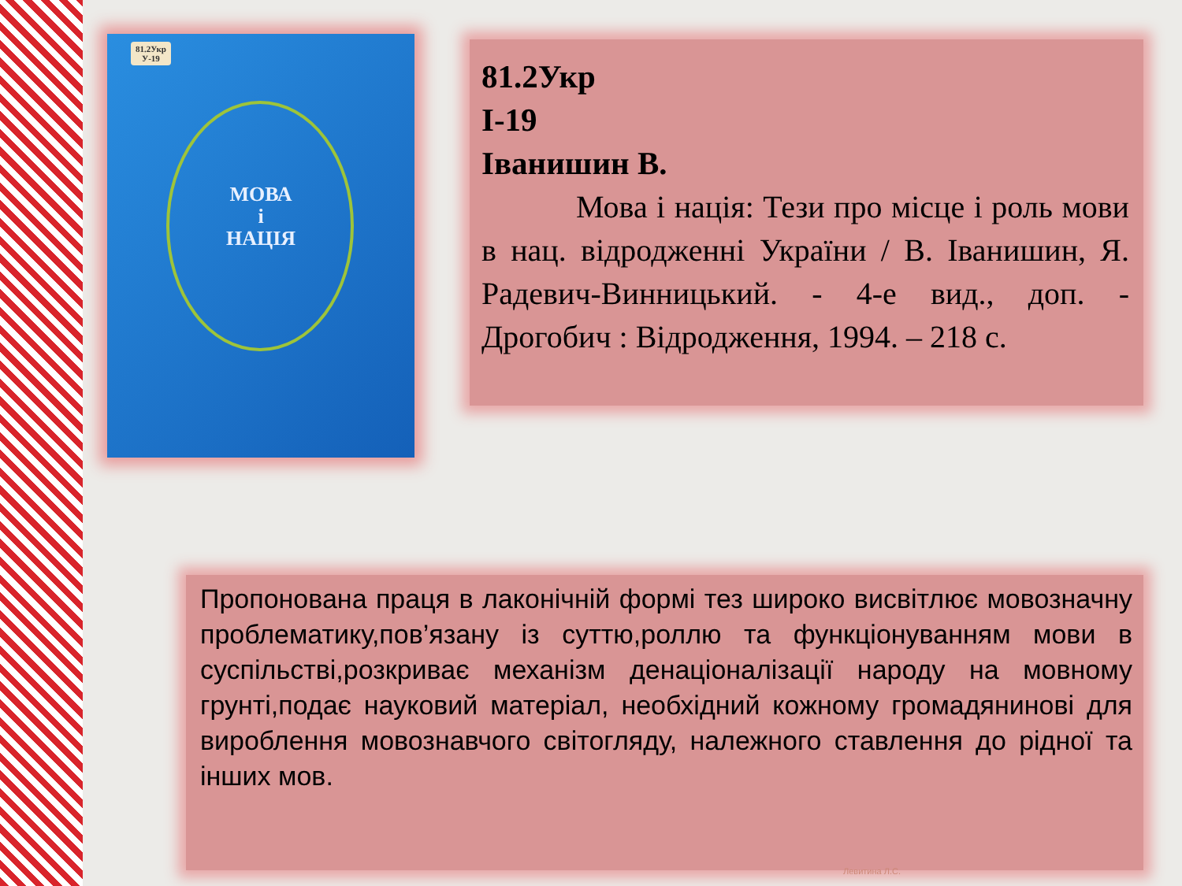81.2Укр
У-19
МОВА
і
НАЦІЯ
81.2Укр
І-19
Іванишин В.
   Мова і нація: Тези про місце і роль мови в нац. відродженні України / В. Іванишин, Я. Радевич-Винницький. - 4-е вид., доп. - Дрогобич : Відродження, 1994. – 218 с.
Пропонована праця в лаконічній формі тез широко висвітлює мовозначну проблематику,пов’язану із суттю,роллю та функціонуванням мови в суспільстві,розкриває механізм денаціоналізації народу на мовному грунті,подає науковий матеріал, необхідний кожному громадянинові для вироблення мовознавчого світогляду, належного ставлення до рідної та інших мов.
Левитина Л.С.